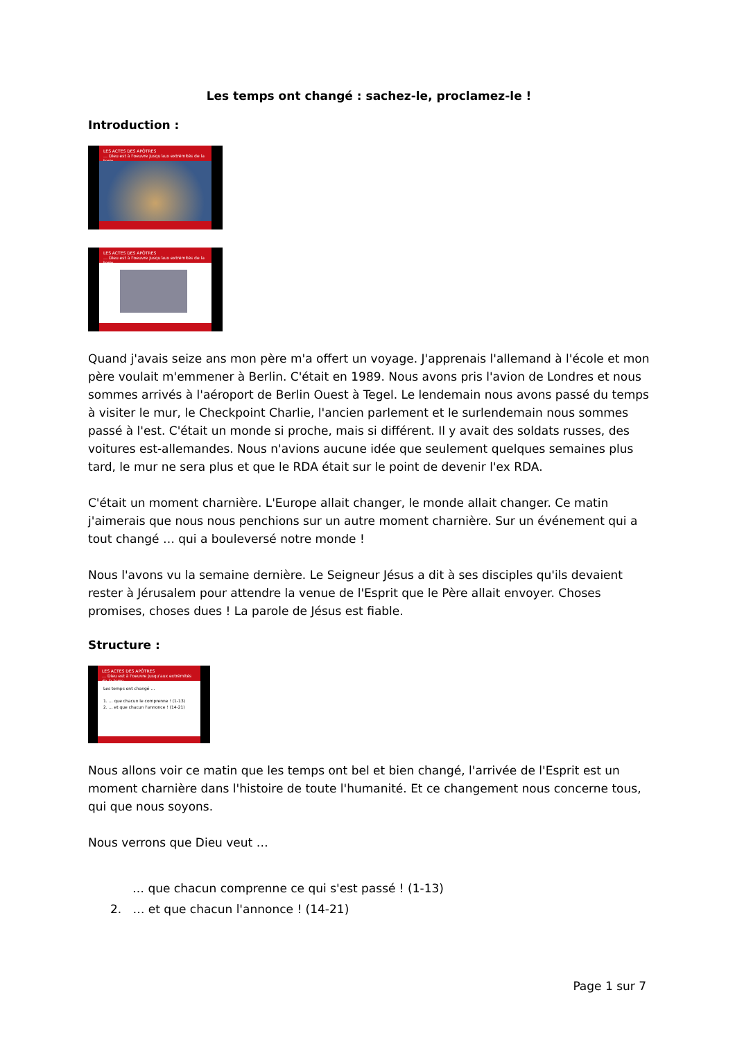Les temps ont changé : sachez-le, proclamez-le !
Introduction :
LES ACTES DES APÔTRES
… Dieu est à l'oeuvre jusqu'aux extrémités de la terre
LES ACTES DES APÔTRES
… Dieu est à l'oeuvre jusqu'aux extrémités de la terre
Quand j'avais seize ans mon père m'a offert un voyage. J'apprenais l'allemand à l'école et mon père voulait m'emmener à Berlin. C'était en 1989. Nous avons pris l'avion de Londres et nous sommes arrivés à l'aéroport de Berlin Ouest à Tegel. Le lendemain nous avons passé du temps à visiter le mur, le Checkpoint Charlie, l'ancien parlement et le surlendemain nous sommes passé à l'est. C'était un monde si proche, mais si différent. Il y avait des soldats russes, des voitures est-allemandes. Nous n'avions aucune idée que seulement quelques semaines plus tard, le mur ne sera plus et que le RDA était sur le point de devenir l'ex RDA.
C'était un moment charnière. L'Europe allait changer, le monde allait changer. Ce matin j'aimerais que nous nous penchions sur un autre moment charnière. Sur un événement qui a tout changé … qui a bouleversé notre monde !
Nous l'avons vu la semaine dernière. Le Seigneur Jésus a dit à ses disciples qu'ils devaient rester à Jérusalem pour attendre la venue de l'Esprit que le Père allait envoyer. Choses promises, choses dues ! La parole de Jésus est fiable.
Structure :
LES ACTES DES APÔTRES
… Dieu est à l'oeuvre jusqu'aux extrémités de la terre
Les temps ont changé …
1. … que chacun le comprenne ! (1-13)
2. … et que chacun l'annonce ! (14-21)
Nous allons voir ce matin que les temps ont bel et bien changé, l'arrivée de l'Esprit est un moment charnière dans l'histoire de toute l'humanité. Et ce changement nous concerne tous, qui que nous soyons.
Nous verrons que Dieu veut …
… que chacun comprenne ce qui s'est passé ! (1-13)
2. … et que chacun l'annonce ! (14-21)
Page 1 sur 7